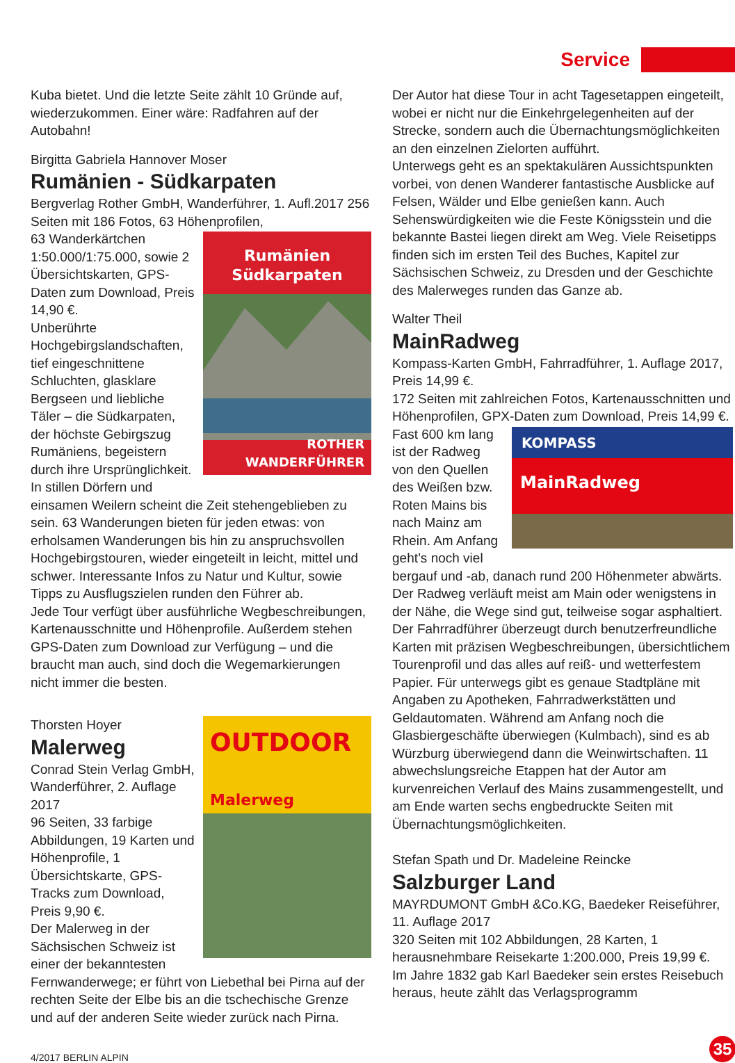Service
Kuba bietet. Und die letzte Seite zählt 10 Gründe auf, wiederzukommen. Einer wäre: Radfahren auf der Autobahn!
Birgitta Gabriela Hannover Moser
Rumänien - Südkarpaten
Bergverlag Rother GmbH, Wanderführer, 1. Aufl.2017 256 Seiten mit 186 Fotos, 63 Höhenprofilen,
Rumänien
Südkarpaten
ROTHER
WANDERFÜHRER
63 Wanderkärtchen 1:50.000/1:75.000, sowie 2 Übersichtskarten, GPS-Daten zum Download, Preis 14,90 €.
Unberührte Hochgebirgslandschaften, tief eingeschnittene Schluchten, glasklare Bergseen und liebliche Täler – die Südkarpaten, der höchste Gebirgszug Rumäniens, begeistern durch ihre Ursprünglichkeit. In stillen Dörfern und einsamen Weilern scheint die Zeit stehengeblieben zu sein. 63 Wanderungen bieten für jeden etwas: von erholsamen Wanderungen bis hin zu anspruchsvollen Hochgebirgstouren, wieder eingeteilt in leicht, mittel und schwer. Interessante Infos zu Natur und Kultur, sowie Tipps zu Ausflugszielen runden den Führer ab.
Jede Tour verfügt über ausführliche Wegbeschreibungen, Kartenausschnitte und Höhenprofile. Außerdem stehen GPS-Daten zum Download zur Verfügung – und die braucht man auch, sind doch die Wegemarkierungen nicht immer die besten.
OUTDOOR
Malerweg
Thorsten Hoyer
Malerweg
Conrad Stein Verlag GmbH, Wanderführer, 2. Auflage 2017
96 Seiten, 33 farbige Abbildungen, 19 Karten und Höhenprofile, 1 Übersichtskarte, GPS-Tracks zum Download, Preis 9,90 €.
Der Malerweg in der Sächsischen Schweiz ist einer der bekanntesten Fernwanderwege; er führt von Liebethal bei Pirna auf der rechten Seite der Elbe bis an die tschechische Grenze und auf der anderen Seite wieder zurück nach Pirna.
Der Autor hat diese Tour in acht Tagesetappen eingeteilt, wobei er nicht nur die Einkehrgelegenheiten auf der Strecke, sondern auch die Übernachtungsmöglichkeiten an den einzelnen Zielorten aufführt.
Unterwegs geht es an spektakulären Aussichtspunkten vorbei, von denen Wanderer fantastische Ausblicke auf Felsen, Wälder und Elbe genießen kann. Auch Sehenswürdigkeiten wie die Feste Königsstein und die bekannte Bastei liegen direkt am Weg. Viele Reisetipps finden sich im ersten Teil des Buches, Kapitel zur Sächsischen Schweiz, zu Dresden und der Geschichte des Malerweges runden das Ganze ab.
Walter Theil
MainRadweg
Kompass-Karten GmbH, Fahrradführer, 1. Auflage 2017, Preis 14,99 €.
172 Seiten mit zahlreichen Fotos, Kartenausschnitten und Höhenprofilen, GPX-Daten zum Download, Preis 14,99 €.
KOMPASS
MainRadweg
Fast 600 km lang ist der Radweg von den Quellen des Weißen bzw. Roten Mains bis nach Mainz am Rhein. Am Anfang geht’s noch viel bergauf und -ab, danach rund 200 Höhenmeter abwärts. Der Radweg verläuft meist am Main oder wenigstens in der Nähe, die Wege sind gut, teilweise sogar asphaltiert.
Der Fahrradführer überzeugt durch benutzerfreundliche Karten mit präzisen Wegbeschreibungen, übersichtlichem Tourenprofil und das alles auf reiß- und wetterfestem Papier. Für unterwegs gibt es genaue Stadtpläne mit Angaben zu Apotheken, Fahrradwerkstätten und Geldautomaten. Während am Anfang noch die Glasbiergeschäfte überwiegen (Kulmbach), sind es ab Würzburg überwiegend dann die Weinwirtschaften. 11 abwechslungsreiche Etappen hat der Autor am kurvenreichen Verlauf des Mains zusammengestellt, und am Ende warten sechs engbedruckte Seiten mit Übernachtungsmöglichkeiten.
Stefan Spath und Dr. Madeleine Reincke
Salzburger Land
MAYRDUMONT GmbH &Co.KG, Baedeker Reiseführer, 11. Auflage 2017
320 Seiten mit 102 Abbildungen, 28 Karten, 1 herausnehmbare Reisekarte 1:200.000, Preis 19,99 €.
Im Jahre 1832 gab Karl Baedeker sein erstes Reisebuch heraus, heute zählt das Verlagsprogramm
4/2017 BERLIN ALPIN
35